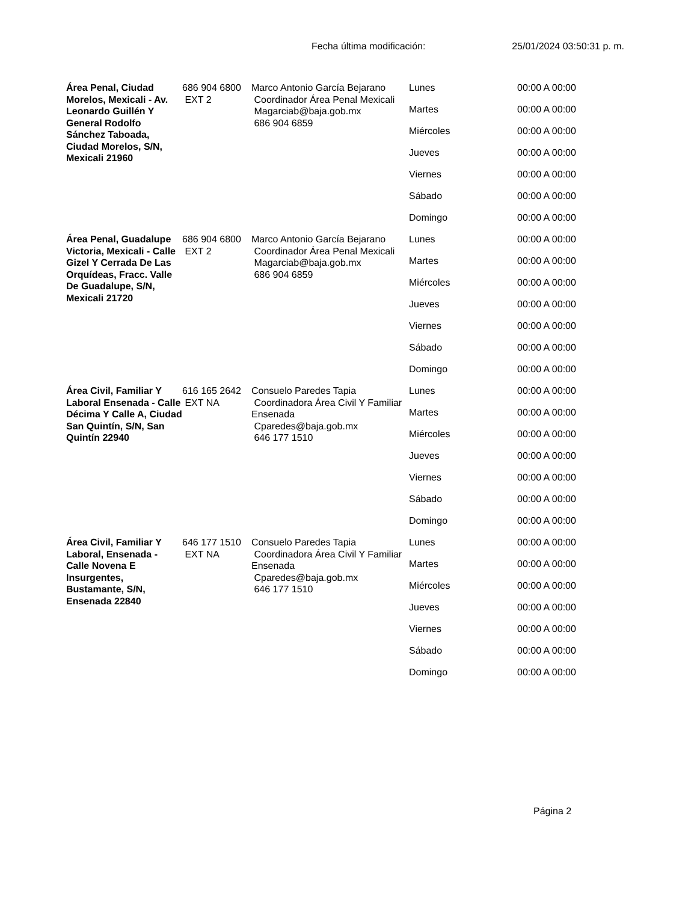Fecha última modificación: 25/01/2024 03:50:31 p. m.
| Área Penal, Ciudad Morelos, Mexicali - Av. Leonardo Guillén Y General Rodolfo Sánchez Taboada, Ciudad Morelos, S/N, Mexicali 21960 | 686 904 6800 EXT 2 | Marco Antonio García Bejarano Coordinador Área Penal Mexicali Magarciab@baja.gob.mx 686 904 6859 | Lunes | 00:00 A 00:00 |
| | | | Martes | 00:00 A 00:00 |
| | | | Miércoles | 00:00 A 00:00 |
| | | | Jueves | 00:00 A 00:00 |
| | | | Viernes | 00:00 A 00:00 |
| | | | Sábado | 00:00 A 00:00 |
| | | | Domingo | 00:00 A 00:00 |
| Área Penal, Guadalupe Victoria, Mexicali - Calle Gizel Y Cerrada De Las Orquídeas, Fracc. Valle De Guadalupe, S/N, Mexicali 21720 | 686 904 6800 EXT 2 | Marco Antonio García Bejarano Coordinador Área Penal Mexicali Magarciab@baja.gob.mx 686 904 6859 | Lunes | 00:00 A 00:00 |
| | | | Martes | 00:00 A 00:00 |
| | | | Miércoles | 00:00 A 00:00 |
| | | | Jueves | 00:00 A 00:00 |
| | | | Viernes | 00:00 A 00:00 |
| | | | Sábado | 00:00 A 00:00 |
| | | | Domingo | 00:00 A 00:00 |
| Área Civil, Familiar Y Laboral Ensenada - Calle Décima Y Calle A, Ciudad San Quintín, S/N, San Quintín 22940 | 616 165 2642 EXT NA | Consuelo Paredes Tapia Coordinadora Área Civil Y Familiar Ensenada Cparedes@baja.gob.mx 646 177 1510 | Lunes | 00:00 A 00:00 |
| | | | Martes | 00:00 A 00:00 |
| | | | Miércoles | 00:00 A 00:00 |
| | | | Jueves | 00:00 A 00:00 |
| | | | Viernes | 00:00 A 00:00 |
| | | | Sábado | 00:00 A 00:00 |
| | | | Domingo | 00:00 A 00:00 |
| Área Civil, Familiar Y Laboral, Ensenada - Calle Novena E Insurgentes, Bustamante, S/N, Ensenada 22840 | 646 177 1510 EXT NA | Consuelo Paredes Tapia Coordinadora Área Civil Y Familiar Ensenada Cparedes@baja.gob.mx 646 177 1510 | Lunes | 00:00 A 00:00 |
| | | | Martes | 00:00 A 00:00 |
| | | | Miércoles | 00:00 A 00:00 |
| | | | Jueves | 00:00 A 00:00 |
| | | | Viernes | 00:00 A 00:00 |
| | | | Sábado | 00:00 A 00:00 |
| | | | Domingo | 00:00 A 00:00 |
Página 2